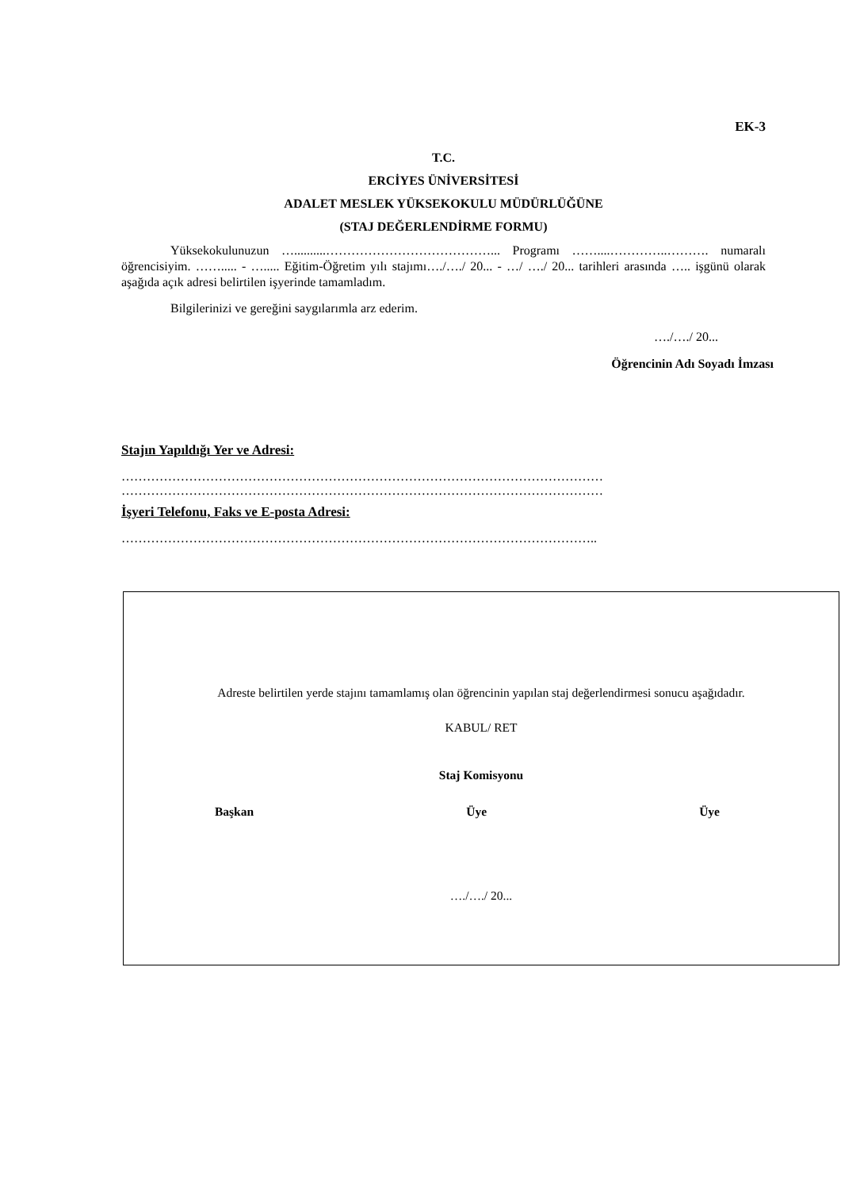EK-3
T.C.
ERCİYES ÜNİVERSİTESİ
ADALET MESLEK YÜKSEKOKULU MÜDÜRLÜĞÜNE
(STAJ DEĞERLENDİRME FORMU)
Yüksekokulunuzun …..........…………………………………... Programı ……....…………..………. numaralı öğrencisiyim. ……..... - …..... Eğitim-Öğretim yılı stajımı…./…./ 20... - …/ …./ 20... tarihleri arasında ….. işgünü olarak aşağıda açık adresi belirtilen işyerinde tamamladım.
Bilgilerinizi ve gereğini saygılarımla arz ederim.
…./…./ 20...
Öğrencinin Adı Soyadı İmzası
Stajın Yapıldığı Yer ve Adresi:
……………………………………………………………………………………………………
……………………………………………………………………………………………………
İşyeri Telefonu, Faks ve E-posta Adresi:
…………………………………………………………………………………………………..
Adreste belirtilen yerde stajını tamamlamış olan öğrencinin yapılan staj değerlendirmesi sonucu aşağıdadır.
KABUL/ RET
Staj Komisyonu
Başkan Üye Üye
…./…./ 20...